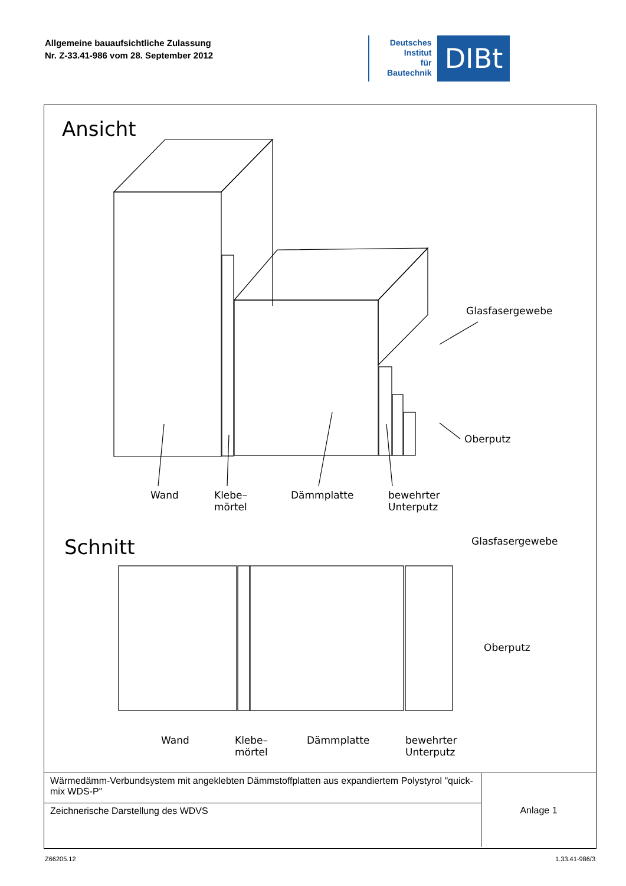Allgemeine bauaufsichtliche Zulassung
Nr. Z-33.41-986 vom 28. September 2012
Deutsches
Institut
für
Bautechnik
DIBt
Ansicht
Glasfasergewebe
Oberputz
Wand
Klebe–
mörtel
Dämmplatte
bewehrter
Unterputz
Schnitt Glasfasergewebe
Oberputz
Wand
Klebe–
mörtel
Dämmplatte
bewehrter
Unterputz
| Wärmedämm-Verbundsystem mit angeklebten Dämmstoffplatten aus expandiertem Polystyrol "quick-mix WDS-P" | Anlage 1 |
| Zeichnerische Darstellung des WDVS | |
Z66205.12 1.33.41-986/3